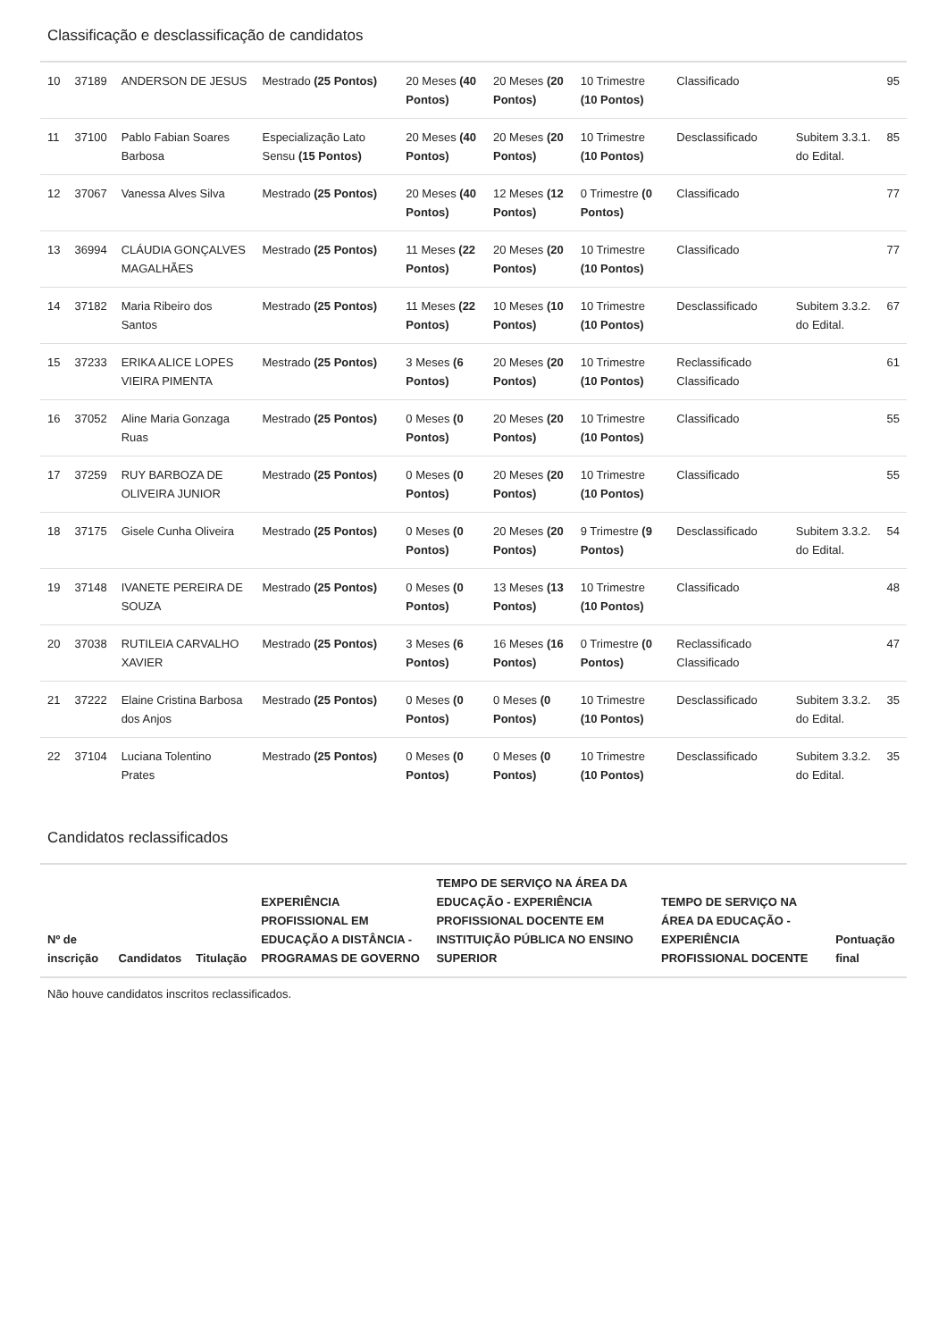Classificação e desclassificação de candidatos
| 10 | 37189 | ANDERSON DE JESUS | Mestrado (25 Pontos) | 20 Meses (40 Pontos) | 20 Meses (20 Pontos) | 10 Trimestre (10 Pontos) | Classificado | | 95 |
| 11 | 37100 | Pablo Fabian Soares Barbosa | Especialização Lato Sensu (15 Pontos) | 20 Meses (40 Pontos) | 20 Meses (20 Pontos) | 10 Trimestre (10 Pontos) | Desclassificado | Subitem 3.3.1. do Edital. | 85 |
| 12 | 37067 | Vanessa Alves Silva | Mestrado (25 Pontos) | 20 Meses (40 Pontos) | 12 Meses (12 Pontos) | 0 Trimestre (0 Pontos) | Classificado | | 77 |
| 13 | 36994 | CLÁUDIA GONÇALVES MAGALHÃES | Mestrado (25 Pontos) | 11 Meses (22 Pontos) | 20 Meses (20 Pontos) | 10 Trimestre (10 Pontos) | Classificado | | 77 |
| 14 | 37182 | Maria Ribeiro dos Santos | Mestrado (25 Pontos) | 11 Meses (22 Pontos) | 10 Meses (10 Pontos) | 10 Trimestre (10 Pontos) | Desclassificado | Subitem 3.3.2. do Edital. | 67 |
| 15 | 37233 | ERIKA ALICE LOPES VIEIRA PIMENTA | Mestrado (25 Pontos) | 3 Meses (6 Pontos) | 20 Meses (20 Pontos) | 10 Trimestre (10 Pontos) | Reclassificado Classificado | | 61 |
| 16 | 37052 | Aline Maria Gonzaga Ruas | Mestrado (25 Pontos) | 0 Meses (0 Pontos) | 20 Meses (20 Pontos) | 10 Trimestre (10 Pontos) | Classificado | | 55 |
| 17 | 37259 | RUY BARBOZA DE OLIVEIRA JUNIOR | Mestrado (25 Pontos) | 0 Meses (0 Pontos) | 20 Meses (20 Pontos) | 10 Trimestre (10 Pontos) | Classificado | | 55 |
| 18 | 37175 | Gisele Cunha Oliveira | Mestrado (25 Pontos) | 0 Meses (0 Pontos) | 20 Meses (20 Pontos) | 9 Trimestre (9 Pontos) | Desclassificado | Subitem 3.3.2. do Edital. | 54 |
| 19 | 37148 | IVANETE PEREIRA DE SOUZA | Mestrado (25 Pontos) | 0 Meses (0 Pontos) | 13 Meses (13 Pontos) | 10 Trimestre (10 Pontos) | Classificado | | 48 |
| 20 | 37038 | RUTILEIA CARVALHO XAVIER | Mestrado (25 Pontos) | 3 Meses (6 Pontos) | 16 Meses (16 Pontos) | 0 Trimestre (0 Pontos) | Reclassificado Classificado | | 47 |
| 21 | 37222 | Elaine Cristina Barbosa dos Anjos | Mestrado (25 Pontos) | 0 Meses (0 Pontos) | 0 Meses (0 Pontos) | 10 Trimestre (10 Pontos) | Desclassificado | Subitem 3.3.2. do Edital. | 35 |
| 22 | 37104 | Luciana Tolentino Prates | Mestrado (25 Pontos) | 0 Meses (0 Pontos) | 0 Meses (0 Pontos) | 10 Trimestre (10 Pontos) | Desclassificado | Subitem 3.3.2. do Edital. | 35 |
Candidatos reclassificados
| Nº de inscrição | Candidatos | Titulação | EXPERIÊNCIA PROFISSIONAL EM EDUCAÇÃO A DISTÂNCIA - PROGRAMAS DE GOVERNO | TEMPO DE SERVIÇO NA ÁREA DA EDUCAÇÃO - EXPERIÊNCIA PROFISSIONAL DOCENTE EM INSTITUIÇÃO PÚBLICA NO ENSINO SUPERIOR | TEMPO DE SERVIÇO NA ÁREA DA EDUCAÇÃO - EXPERIÊNCIA PROFISSIONAL DOCENTE | Pontuação final |
| --- | --- | --- | --- | --- | --- | --- |
Não houve candidatos inscritos reclassificados.